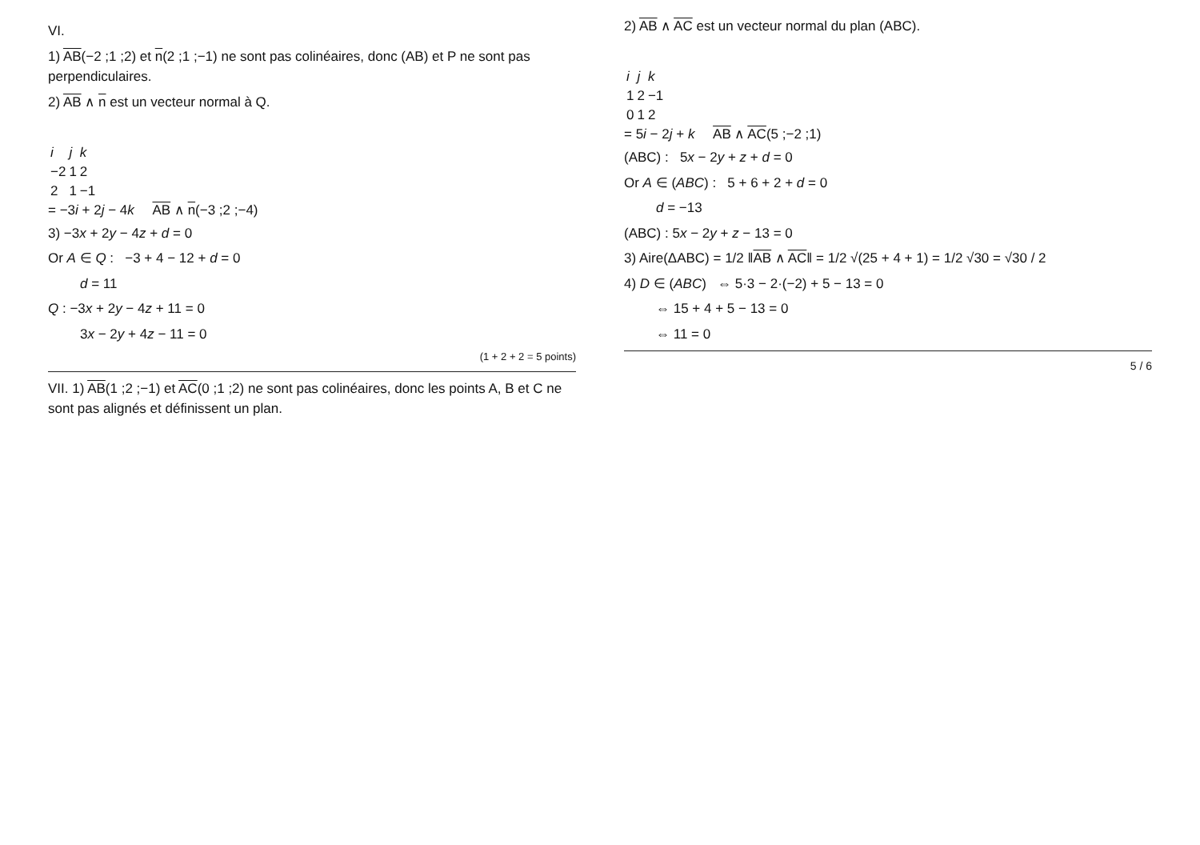VI.
1) AB(−2 ;1 ;2) et n(2 ;1 ;−1) ne sont pas colinéaires, donc (AB) et P ne sont pas perpendiculaires.
2) AB ∧ n est un vecteur normal à Q.
| i | j | k |
| −2 | 1 | 2 |
| 2 | 1 | −1 |
= −3i + 2j − 4k AB ∧ n(−3 ;2 ;−4)
3) −3x + 2y − 4z + d = 0
Or A ∈ Q : −3 + 4 − 12 + d = 0
d = 11
Q : −3x + 2y − 4z + 11 = 0
3x − 2y + 4z − 11 = 0
(1 + 2 + 2 = 5 points)
VII. 1) AB(1 ;2 ;−1) et AC(0 ;1 ;2) ne sont pas colinéaires, donc les points A, B et C ne sont pas alignés et définissent un plan.
2) AB ∧ AC est un vecteur normal du plan (ABC).
| i | j | k |
| 1 | 2 | −1 |
| 0 | 1 | 2 |
= 5i − 2j + k AB ∧ AC(5 ;−2 ;1)
(ABC) : 5x − 2y + z + d = 0
Or A ∈ (ABC) : 5 + 6 + 2 + d = 0
d = −13
(ABC) : 5x − 2y + z − 13 = 0
3) Aire(ΔABC) = 1/2 ‖AB ∧ AC‖ = 1/2 √(25 + 4 + 1) = 1/2 √30 = √30 / 2
4) D ∈ (ABC) ⇔ 5·3 − 2·(−2) + 5 − 13 = 0
⇔ 15 + 4 + 5 − 13 = 0
⇔ 11 = 0
5 / 6